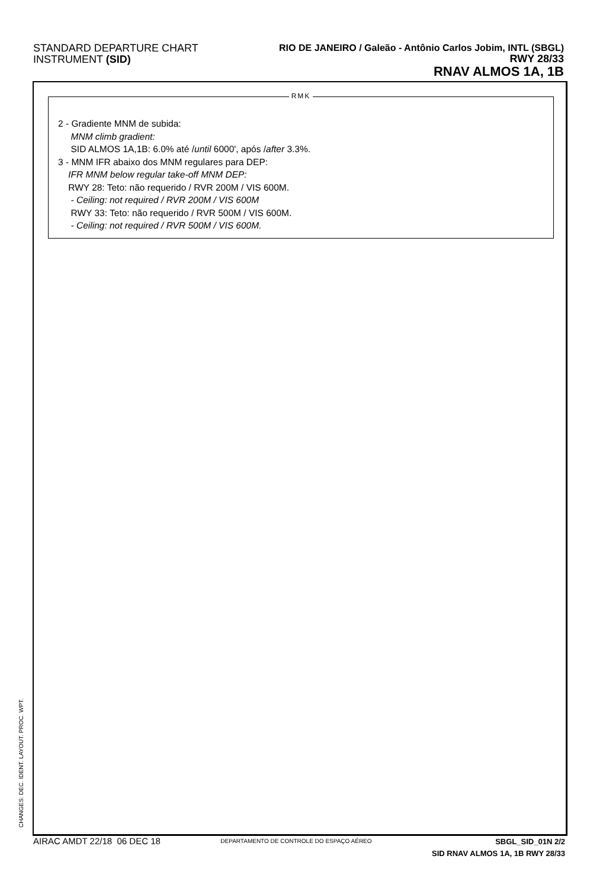STANDARD DEPARTURE CHART
INSTRUMENT (SID)
RIO DE JANEIRO / Galeão - Antônio Carlos Jobim, INTL (SBGL)
RWY 28/33
RNAV ALMOS 1A, 1B
RMK
2 - Gradiente MNM de subida:
MNM climb gradient:
SID ALMOS 1A,1B: 6.0% até /until 6000', após /after 3.3%.
3 - MNM IFR abaixo dos MNM regulares para DEP:
IFR MNM below regular take-off MNM DEP:
RWY 28: Teto: não requerido / RVR 200M / VIS 600M.
- Ceiling: not required / RVR 200M / VIS 600M
RWY 33: Teto: não requerido / RVR 500M / VIS 600M.
- Ceiling: not required / RVR 500M / VIS 600M.
CHANGES: DEC. IDENT. LAYOUT. PROC. WPT.
AIRAC AMDT 22/18 06 DEC 18
DEPARTAMENTO DE CONTROLE DO ESPAÇO AÉREO
SBGL_SID_01N 2/2
SID RNAV ALMOS 1A, 1B RWY 28/33